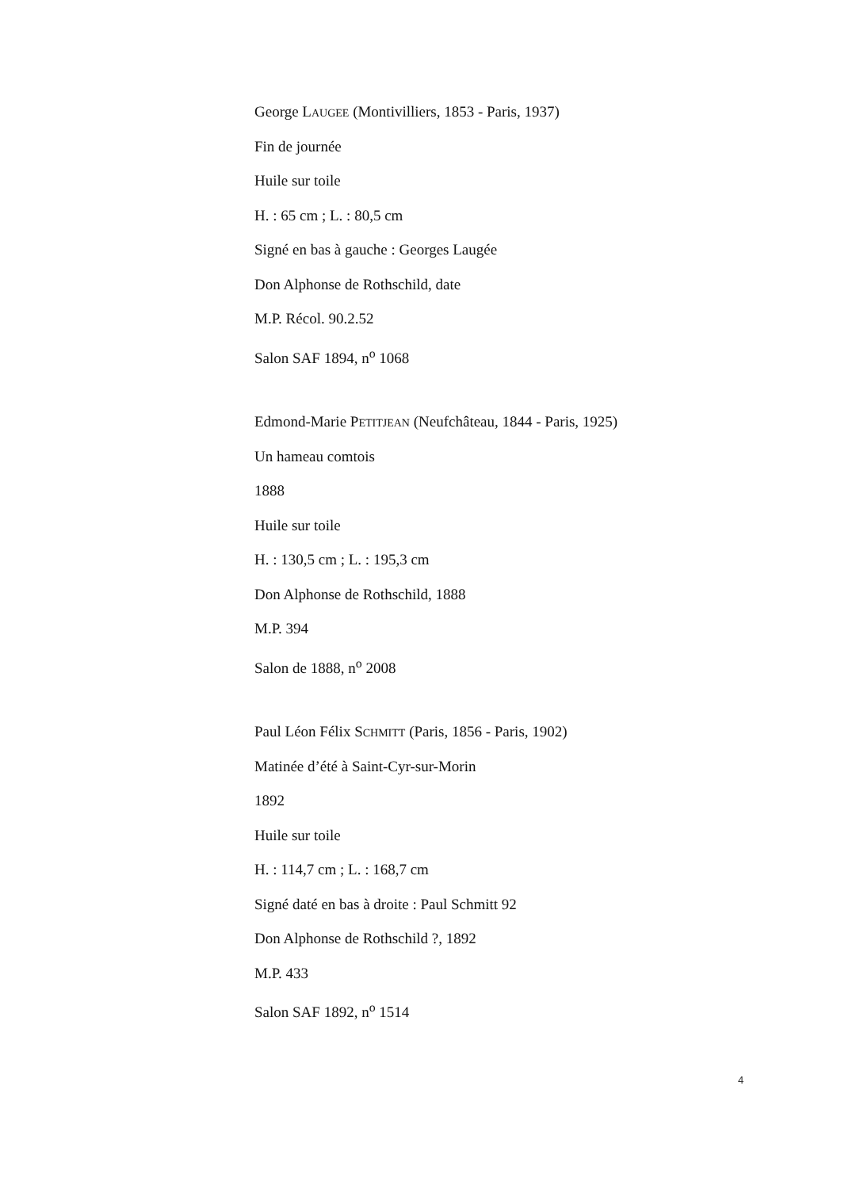George LAUGEE (Montivilliers, 1853 - Paris, 1937)
Fin de journée
Huile sur toile
H. : 65 cm ; L. : 80,5 cm
Signé en bas à gauche : Georges Laugée
Don Alphonse de Rothschild, date
M.P. Récol. 90.2.52
Salon SAF 1894, n<sup>o</sup> 1068
Edmond-Marie PETITJEAN (Neufchâteau, 1844 - Paris, 1925)
Un hameau comtois
1888
Huile sur toile
H. : 130,5 cm ; L. : 195,3 cm
Don Alphonse de Rothschild, 1888
M.P. 394
Salon de 1888, n<sup>o</sup> 2008
Paul Léon Félix SCHMITT (Paris, 1856 - Paris, 1902)
Matinée d’été à Saint-Cyr-sur-Morin
1892
Huile sur toile
H. : 114,7 cm ; L. : 168,7 cm
Signé daté en bas à droite : Paul Schmitt 92
Don Alphonse de Rothschild ?, 1892
M.P. 433
Salon SAF 1892, n<sup>o</sup> 1514
4